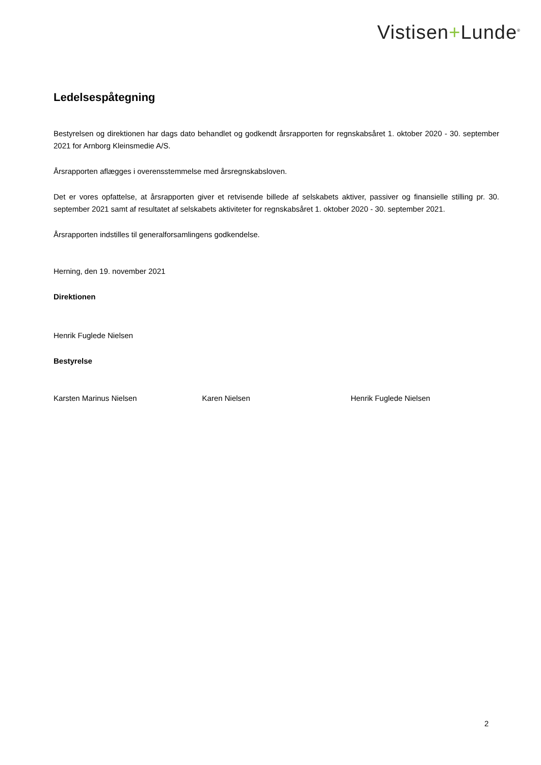Vistisen+Lunde<sup>®</sup>
Ledelsespåtegning
Bestyrelsen og direktionen har dags dato behandlet og godkendt årsrapporten for regnskabsåret 1. oktober 2020 - 30. september 2021 for Arnborg Kleinsmedie A/S.
Årsrapporten aflægges i overensstemmelse med årsregnskabsloven.
Det er vores opfattelse, at årsrapporten giver et retvisende billede af selskabets aktiver, passiver og finansielle stilling pr. 30. september 2021 samt af resultatet af selskabets aktiviteter for regnskabsåret 1. oktober 2020 - 30. september 2021.
Årsrapporten indstilles til generalforsamlingens godkendelse.
Herning, den 19. november 2021
Direktionen
Henrik Fuglede Nielsen
Bestyrelse
Karsten Marinus Nielsen Karen Nielsen Henrik Fuglede Nielsen
2